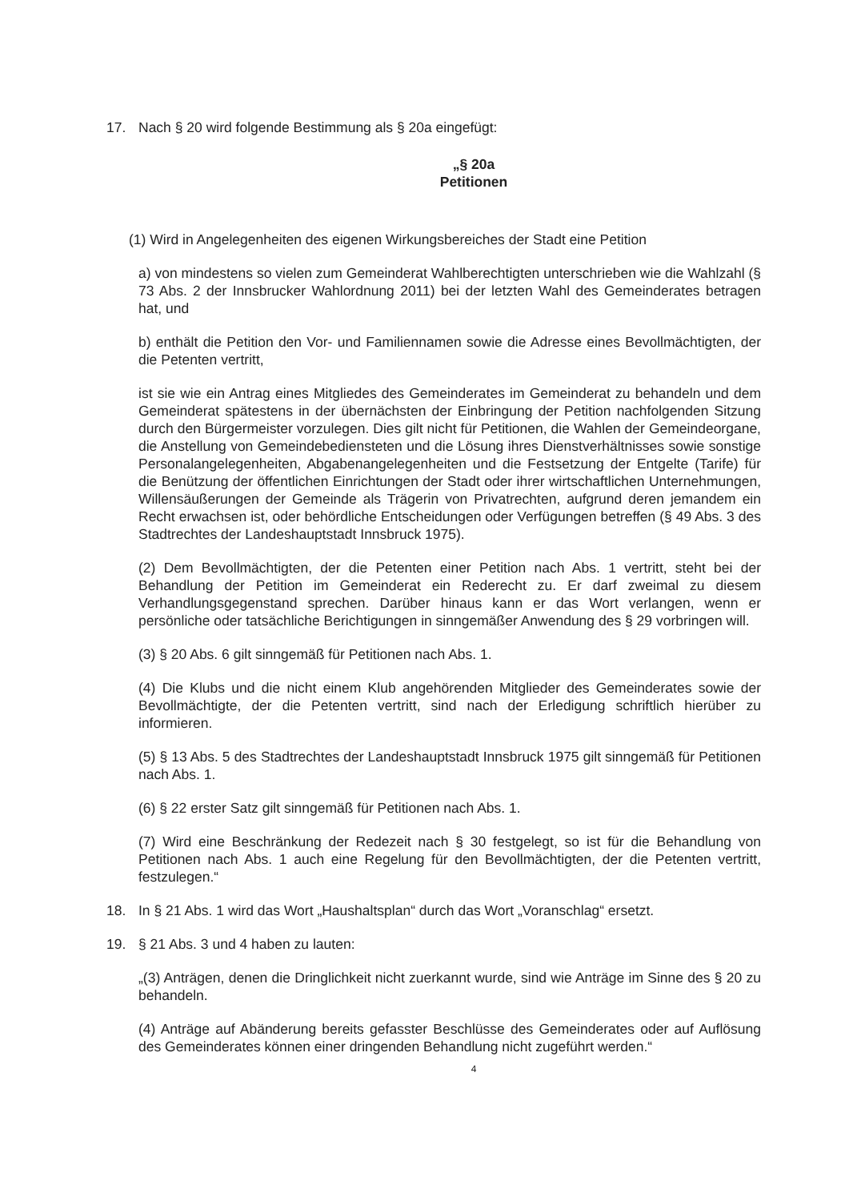17. Nach § 20 wird folgende Bestimmung als § 20a eingefügt:
„§ 20a
Petitionen
(1) Wird in Angelegenheiten des eigenen Wirkungsbereiches der Stadt eine Petition
a) von mindestens so vielen zum Gemeinderat Wahlberechtigten unterschrieben wie die Wahlzahl (§ 73 Abs. 2 der Innsbrucker Wahlordnung 2011) bei der letzten Wahl des Gemeinderates betragen hat, und
b) enthält die Petition den Vor- und Familiennamen sowie die Adresse eines Bevollmächtigten, der die Petenten vertritt,
ist sie wie ein Antrag eines Mitgliedes des Gemeinderates im Gemeinderat zu behandeln und dem Gemeinderat spätestens in der übernächsten der Einbringung der Petition nachfolgenden Sitzung durch den Bürgermeister vorzulegen. Dies gilt nicht für Petitionen, die Wahlen der Gemeindeorgane, die Anstellung von Gemeindebediensteten und die Lösung ihres Dienstverhältnisses sowie sonstige Personalangelegenheiten, Abgabenangelegenheiten und die Festsetzung der Entgelte (Tarife) für die Benützung der öffentlichen Einrichtungen der Stadt oder ihrer wirtschaftlichen Unternehmungen, Willensäußerungen der Gemeinde als Trägerin von Privatrechten, aufgrund deren jemandem ein Recht erwachsen ist, oder behördliche Entscheidungen oder Verfügungen betreffen (§ 49 Abs. 3 des Stadtrechtes der Landeshauptstadt Innsbruck 1975).
(2) Dem Bevollmächtigten, der die Petenten einer Petition nach Abs. 1 vertritt, steht bei der Behandlung der Petition im Gemeinderat ein Rederecht zu. Er darf zweimal zu diesem Verhandlungsgegenstand sprechen. Darüber hinaus kann er das Wort verlangen, wenn er persönliche oder tatsächliche Berichtigungen in sinngemäßer Anwendung des § 29 vorbringen will.
(3) § 20 Abs. 6 gilt sinngemäß für Petitionen nach Abs. 1.
(4) Die Klubs und die nicht einem Klub angehörenden Mitglieder des Gemeinderates sowie der Bevollmächtigte, der die Petenten vertritt, sind nach der Erledigung schriftlich hierüber zu informieren.
(5) § 13 Abs. 5 des Stadtrechtes der Landeshauptstadt Innsbruck 1975 gilt sinngemäß für Petitionen nach Abs. 1.
(6) § 22 erster Satz gilt sinngemäß für Petitionen nach Abs. 1.
(7) Wird eine Beschränkung der Redezeit nach § 30 festgelegt, so ist für die Behandlung von Petitionen nach Abs. 1 auch eine Regelung für den Bevollmächtigten, der die Petenten vertritt, festzulegen.“
18. In § 21 Abs. 1 wird das Wort „Haushaltsplan“ durch das Wort „Voranschlag“ ersetzt.
19. § 21 Abs. 3 und 4 haben zu lauten:
„(3) Anträgen, denen die Dringlichkeit nicht zuerkannt wurde, sind wie Anträge im Sinne des § 20 zu behandeln.
(4) Anträge auf Abänderung bereits gefasster Beschlüsse des Gemeinderates oder auf Auflösung des Gemeinderates können einer dringenden Behandlung nicht zugeführt werden.“
4